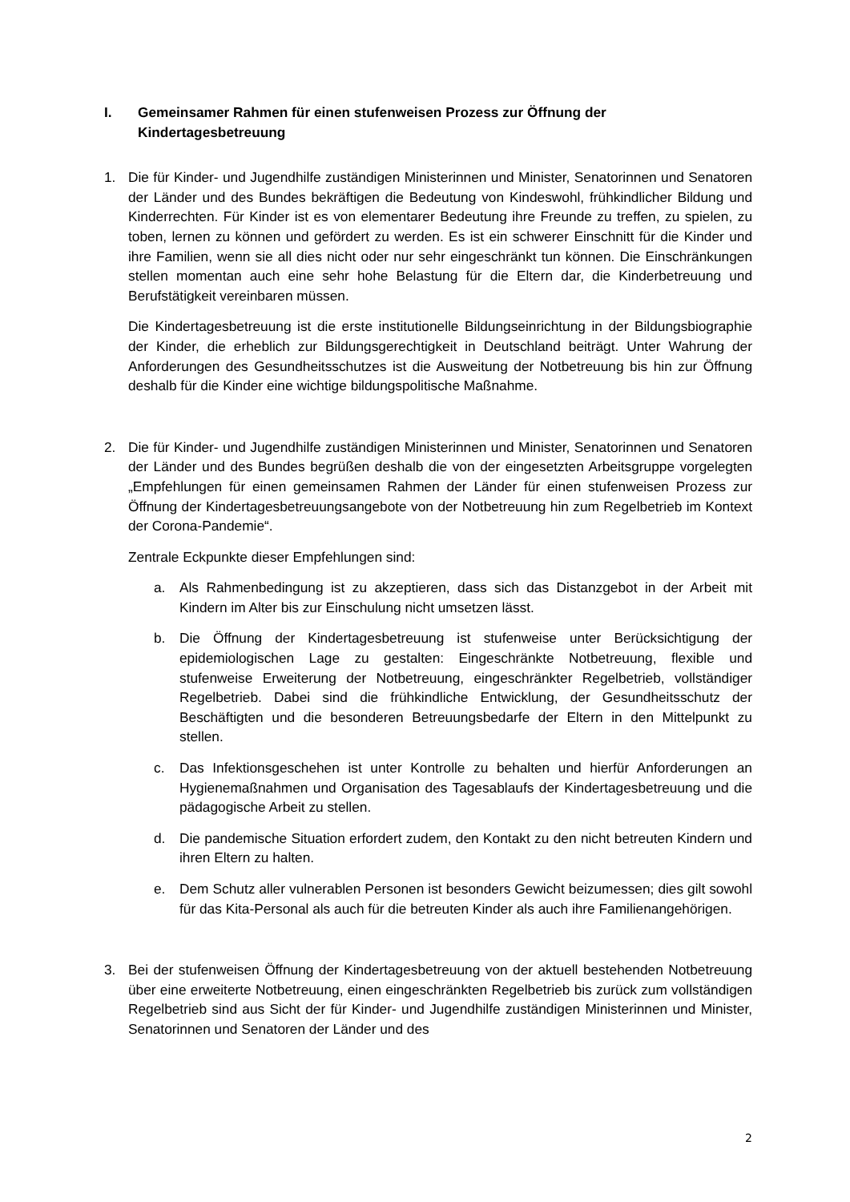I. Gemeinsamer Rahmen für einen stufenweisen Prozess zur Öffnung der Kindertagesbetreuung
1. Die für Kinder- und Jugendhilfe zuständigen Ministerinnen und Minister, Senatorinnen und Senatoren der Länder und des Bundes bekräftigen die Bedeutung von Kindeswohl, frühkindlicher Bildung und Kinderrechten. Für Kinder ist es von elementarer Bedeutung ihre Freunde zu treffen, zu spielen, zu toben, lernen zu können und gefördert zu werden. Es ist ein schwerer Einschnitt für die Kinder und ihre Familien, wenn sie all dies nicht oder nur sehr eingeschränkt tun können. Die Einschränkungen stellen momentan auch eine sehr hohe Belastung für die Eltern dar, die Kinderbetreuung und Berufstätigkeit vereinbaren müssen.
Die Kindertagesbetreuung ist die erste institutionelle Bildungseinrichtung in der Bildungsbiographie der Kinder, die erheblich zur Bildungsgerechtigkeit in Deutschland beiträgt. Unter Wahrung der Anforderungen des Gesundheitsschutzes ist die Ausweitung der Notbetreuung bis hin zur Öffnung deshalb für die Kinder eine wichtige bildungspolitische Maßnahme.
2. Die für Kinder- und Jugendhilfe zuständigen Ministerinnen und Minister, Senatorinnen und Senatoren der Länder und des Bundes begrüßen deshalb die von der eingesetzten Arbeitsgruppe vorgelegten „Empfehlungen für einen gemeinsamen Rahmen der Länder für einen stufenweisen Prozess zur Öffnung der Kindertagesbetreuungsangebote von der Notbetreuung hin zum Regelbetrieb im Kontext der Corona-Pandemie“.
Zentrale Eckpunkte dieser Empfehlungen sind:
a. Als Rahmenbedingung ist zu akzeptieren, dass sich das Distanzgebot in der Arbeit mit Kindern im Alter bis zur Einschulung nicht umsetzen lässt.
b. Die Öffnung der Kindertagesbetreuung ist stufenweise unter Berücksichtigung der epidemiologischen Lage zu gestalten: Eingeschränkte Notbetreuung, flexible und stufenweise Erweiterung der Notbetreuung, eingeschränkter Regelbetrieb, vollständiger Regelbetrieb. Dabei sind die frühkindliche Entwicklung, der Gesundheitsschutz der Beschäftigten und die besonderen Betreuungsbedarfe der Eltern in den Mittelpunkt zu stellen.
c. Das Infektionsgeschehen ist unter Kontrolle zu behalten und hierfür Anforderungen an Hygienemaßnahmen und Organisation des Tagesablaufs der Kindertagesbetreuung und die pädagogische Arbeit zu stellen.
d. Die pandemische Situation erfordert zudem, den Kontakt zu den nicht betreuten Kindern und ihren Eltern zu halten.
e. Dem Schutz aller vulnerablen Personen ist besonders Gewicht beizumessen; dies gilt sowohl für das Kita-Personal als auch für die betreuten Kinder als auch ihre Familienangehörigen.
3. Bei der stufenweisen Öffnung der Kindertagesbetreuung von der aktuell bestehenden Notbetreuung über eine erweiterte Notbetreuung, einen eingeschränkten Regelbetrieb bis zurück zum vollständigen Regelbetrieb sind aus Sicht der für Kinder- und Jugendhilfe zuständigen Ministerinnen und Minister, Senatorinnen und Senatoren der Länder und des
2